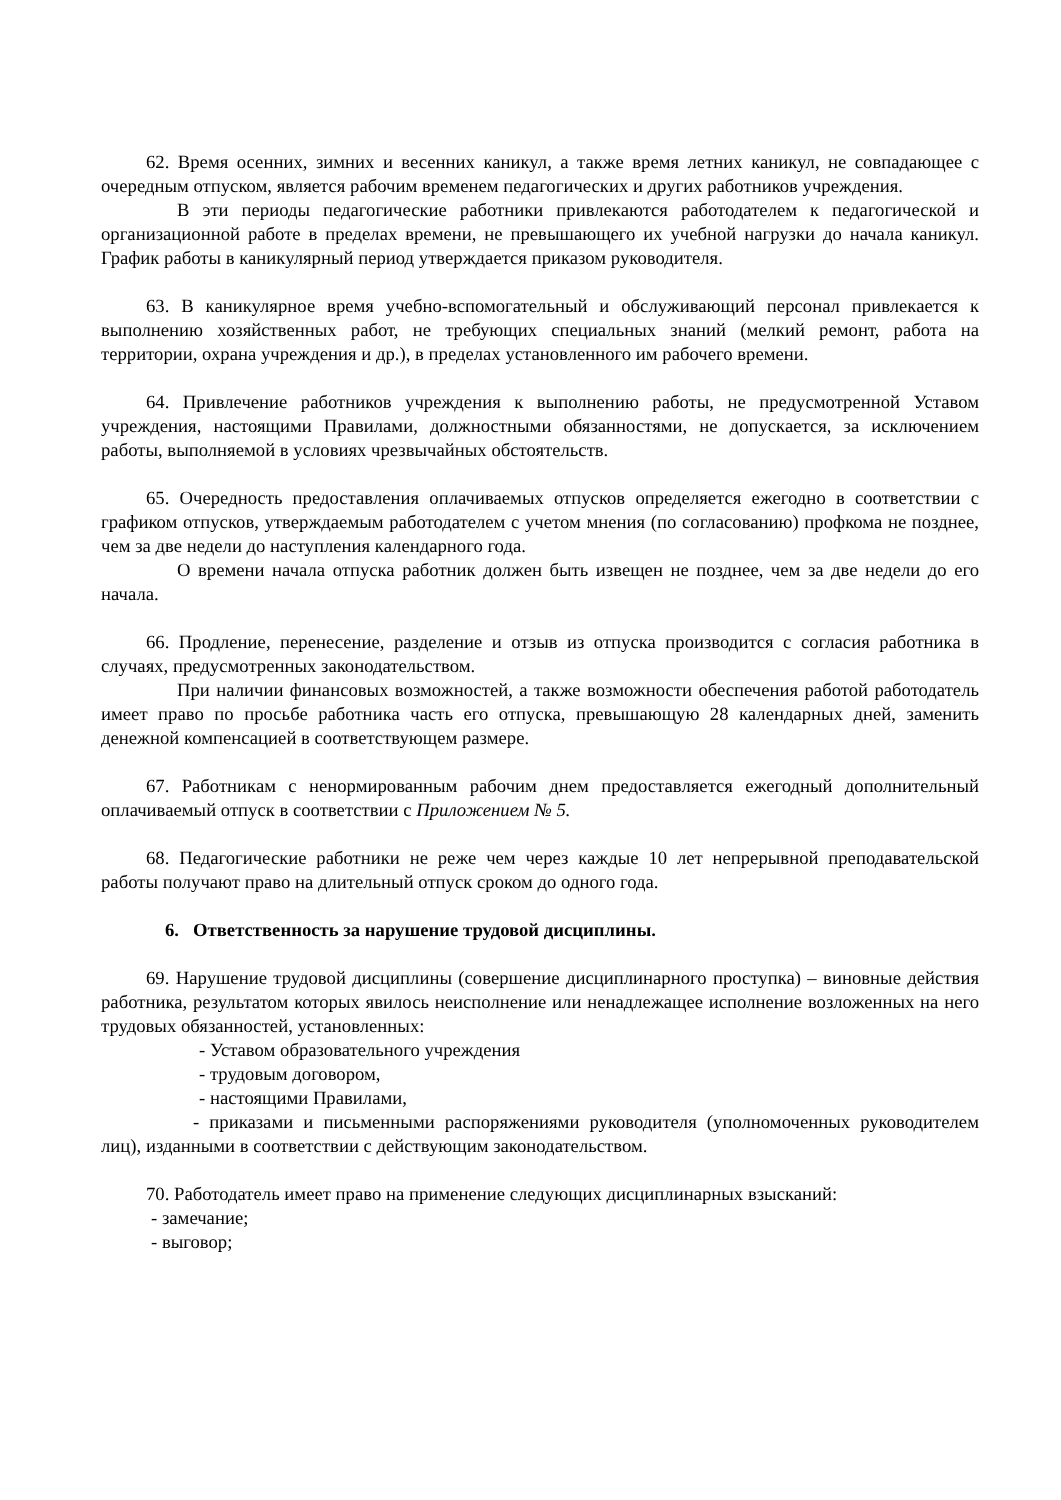62. Время осенних, зимних и весенних каникул, а также время летних каникул, не совпадающее с очередным отпуском, является рабочим временем педагогических и других работников учреждения.
В эти периоды педагогические работники привлекаются работодателем к педагогической и организационной работе в пределах времени, не превышающего их учебной нагрузки до начала каникул. График работы в каникулярный период утверждается приказом руководителя.
63. В каникулярное время учебно-вспомогательный и обслуживающий персонал привлекается к выполнению хозяйственных работ, не требующих специальных знаний (мелкий ремонт, работа на территории, охрана учреждения и др.), в пределах установленного им рабочего времени.
64. Привлечение работников учреждения к выполнению работы, не предусмотренной Уставом учреждения, настоящими Правилами, должностными обязанностями, не допускается, за исключением работы, выполняемой в условиях чрезвычайных обстоятельств.
65. Очередность предоставления оплачиваемых отпусков определяется ежегодно в соответствии с графиком отпусков, утверждаемым работодателем с учетом мнения (по согласованию) профкома не позднее, чем за две недели до наступления календарного года.
О времени начала отпуска работник должен быть извещен не позднее, чем за две недели до его начала.
66. Продление, перенесение, разделение и отзыв из отпуска производится с согласия работника в случаях, предусмотренных законодательством.
При наличии финансовых возможностей, а также возможности обеспечения работой работодатель имеет право по просьбе работника часть его отпуска, превышающую 28 календарных дней, заменить денежной компенсацией в соответствующем размере.
67. Работникам с ненормированным рабочим днем предоставляется ежегодный дополнительный оплачиваемый отпуск в соответствии с Приложением № 5.
68. Педагогические работники не реже чем через каждые 10 лет непрерывной преподавательской работы получают право на длительный отпуск сроком до одного года.
6. Ответственность за нарушение трудовой дисциплины.
69. Нарушение трудовой дисциплины (совершение дисциплинарного проступка) – виновные действия работника, результатом которых явилось неисполнение или ненадлежащее исполнение возложенных на него трудовых обязанностей, установленных:
- Уставом образовательного учреждения
- трудовым договором,
- настоящими Правилами,
- приказами и письменными распоряжениями руководителя (уполномоченных руководителем лиц), изданными в соответствии с действующим законодательством.
70. Работодатель имеет право на применение следующих дисциплинарных взысканий:
- замечание;
- выговор;